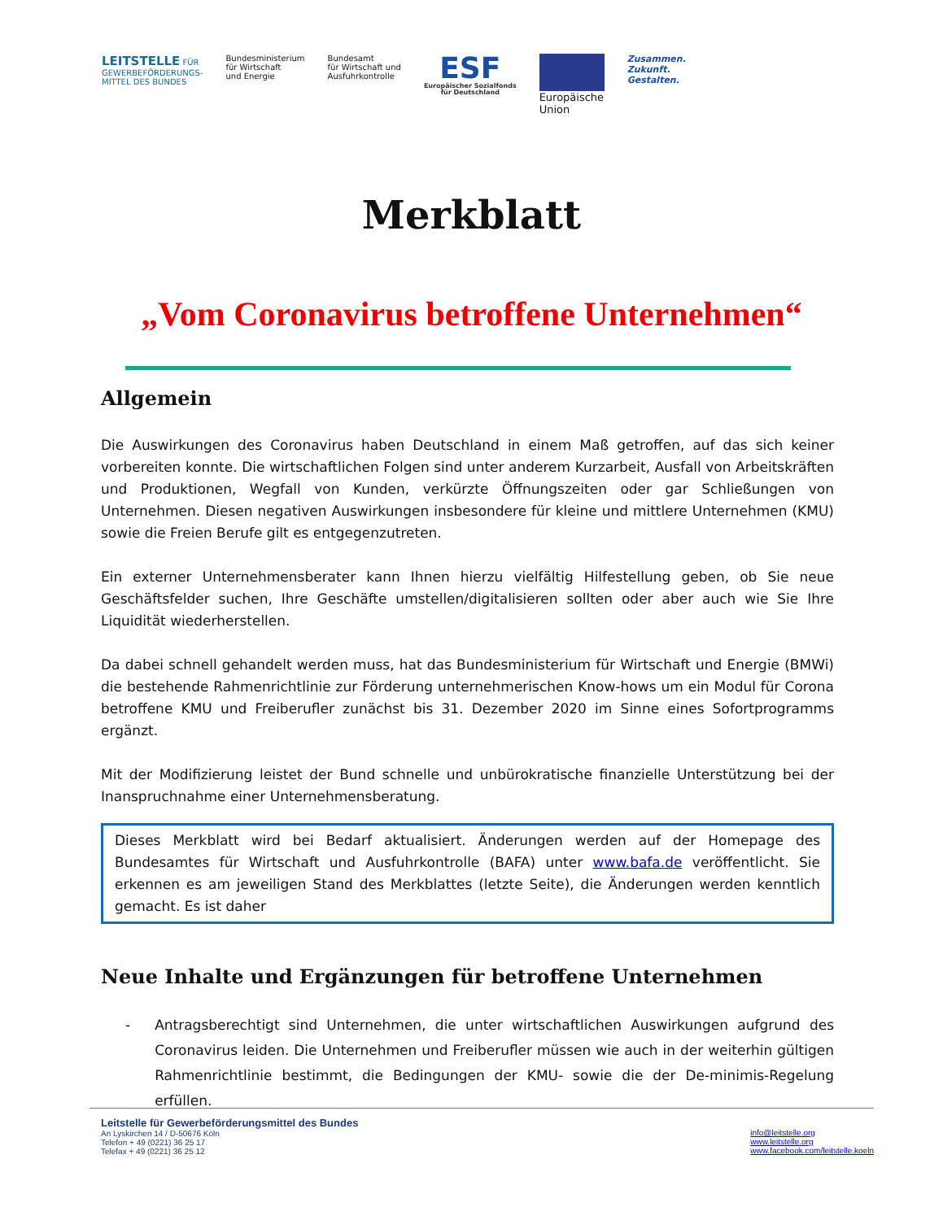LEITSTELLE FÜR
GEWERBEFÖRDERUNGS-
MITTEL DES BUNDES
Bundesministerium
für Wirtschaft
und Energie
Bundesamt
für Wirtschaft und
Ausfuhrkontrolle
ESF
Europäischer Sozialfonds
für Deutschland
Europäische
Union
Zusammen.
Zukunft.
Gestalten.
Merkblatt
„Vom Coronavirus betroffene Unternehmen“
Allgemein
Die Auswirkungen des Coronavirus haben Deutschland in einem Maß getroffen, auf das sich keiner vorbereiten konnte. Die wirtschaftlichen Folgen sind unter anderem Kurzarbeit, Ausfall von Arbeitskräften und Produktionen, Wegfall von Kunden, verkürzte Öffnungszeiten oder gar Schließungen von Unternehmen. Diesen negativen Auswirkungen insbesondere für kleine und mittlere Unternehmen (KMU) sowie die Freien Berufe gilt es entgegenzutreten.
Ein externer Unternehmensberater kann Ihnen hierzu vielfältig Hilfestellung geben, ob Sie neue Geschäftsfelder suchen, Ihre Geschäfte umstellen/digitalisieren sollten oder aber auch wie Sie Ihre Liquidität wiederherstellen.
Da dabei schnell gehandelt werden muss, hat das Bundesministerium für Wirtschaft und Energie (BMWi) die bestehende Rahmenrichtlinie zur Förderung unternehmerischen Know-hows um ein Modul für Corona betroffene KMU und Freiberufler zunächst bis 31. Dezember 2020 im Sinne eines Sofortprogramms ergänzt.
Mit der Modifizierung leistet der Bund schnelle und unbürokratische finanzielle Unterstützung bei der Inanspruchnahme einer Unternehmensberatung.
Dieses Merkblatt wird bei Bedarf aktualisiert. Änderungen werden auf der Homepage des Bundesamtes für Wirtschaft und Ausfuhrkontrolle (BAFA) unter www.bafa.de veröffentlicht. Sie erkennen es am jeweiligen Stand des Merkblattes (letzte Seite), die Änderungen werden kenntlich gemacht. Es ist daher
Neue Inhalte und Ergänzungen für betroffene Unternehmen
- Antragsberechtigt sind Unternehmen, die unter wirtschaftlichen Auswirkungen aufgrund des Coronavirus leiden. Die Unternehmen und Freiberufler müssen wie auch in der weiterhin gültigen Rahmenrichtlinie bestimmt, die Bedingungen der KMU- sowie die der De-minimis-Regelung erfüllen.
Leitstelle für Gewerbeförderungsmittel des Bundes
An Lyskirchen 14 / D-50676 Köln
Telefon + 49 (0221) 36 25 17
Telefax + 49 (0221) 36 25 12
info@leitstelle.org
www.leitstelle.org
www.facebook.com/leitstelle.koeln